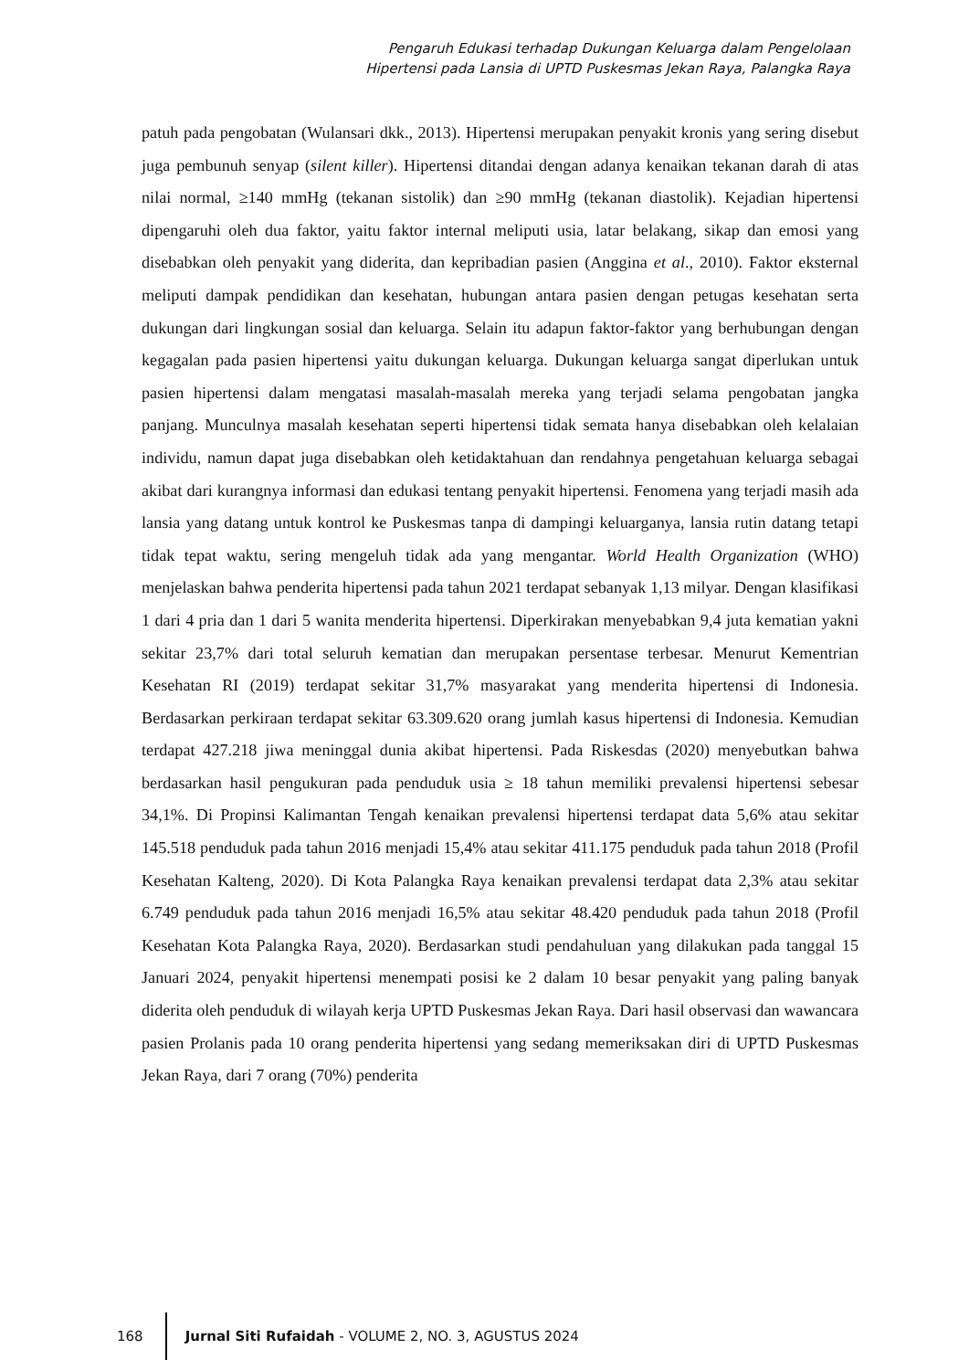Pengaruh Edukasi terhadap Dukungan Keluarga dalam Pengelolaan
Hipertensi pada Lansia di UPTD Puskesmas Jekan Raya, Palangka Raya
patuh pada pengobatan (Wulansari dkk., 2013). Hipertensi merupakan penyakit kronis yang sering disebut juga pembunuh senyap (silent killer). Hipertensi ditandai dengan adanya kenaikan tekanan darah di atas nilai normal, ≥140 mmHg (tekanan sistolik) dan ≥90 mmHg (tekanan diastolik). Kejadian hipertensi dipengaruhi oleh dua faktor, yaitu faktor internal meliputi usia, latar belakang, sikap dan emosi yang disebabkan oleh penyakit yang diderita, dan kepribadian pasien (Anggina et al., 2010). Faktor eksternal meliputi dampak pendidikan dan kesehatan, hubungan antara pasien dengan petugas kesehatan serta dukungan dari lingkungan sosial dan keluarga. Selain itu adapun faktor-faktor yang berhubungan dengan kegagalan pada pasien hipertensi yaitu dukungan keluarga. Dukungan keluarga sangat diperlukan untuk pasien hipertensi dalam mengatasi masalah-masalah mereka yang terjadi selama pengobatan jangka panjang. Munculnya masalah kesehatan seperti hipertensi tidak semata hanya disebabkan oleh kelalaian individu, namun dapat juga disebabkan oleh ketidaktahuan dan rendahnya pengetahuan keluarga sebagai akibat dari kurangnya informasi dan edukasi tentang penyakit hipertensi. Fenomena yang terjadi masih ada lansia yang datang untuk kontrol ke Puskesmas tanpa di dampingi keluarganya, lansia rutin datang tetapi tidak tepat waktu, sering mengeluh tidak ada yang mengantar. World Health Organization (WHO) menjelaskan bahwa penderita hipertensi pada tahun 2021 terdapat sebanyak 1,13 milyar. Dengan klasifikasi 1 dari 4 pria dan 1 dari 5 wanita menderita hipertensi. Diperkirakan menyebabkan 9,4 juta kematian yakni sekitar 23,7% dari total seluruh kematian dan merupakan persentase terbesar. Menurut Kementrian Kesehatan RI (2019) terdapat sekitar 31,7% masyarakat yang menderita hipertensi di Indonesia. Berdasarkan perkiraan terdapat sekitar 63.309.620 orang jumlah kasus hipertensi di Indonesia. Kemudian terdapat 427.218 jiwa meninggal dunia akibat hipertensi. Pada Riskesdas (2020) menyebutkan bahwa berdasarkan hasil pengukuran pada penduduk usia ≥ 18 tahun memiliki prevalensi hipertensi sebesar 34,1%. Di Propinsi Kalimantan Tengah kenaikan prevalensi hipertensi terdapat data 5,6% atau sekitar 145.518 penduduk pada tahun 2016 menjadi 15,4% atau sekitar 411.175 penduduk pada tahun 2018 (Profil Kesehatan Kalteng, 2020). Di Kota Palangka Raya kenaikan prevalensi terdapat data 2,3% atau sekitar 6.749 penduduk pada tahun 2016 menjadi 16,5% atau sekitar 48.420 penduduk pada tahun 2018 (Profil Kesehatan Kota Palangka Raya, 2020). Berdasarkan studi pendahuluan yang dilakukan pada tanggal 15 Januari 2024, penyakit hipertensi menempati posisi ke 2 dalam 10 besar penyakit yang paling banyak diderita oleh penduduk di wilayah kerja UPTD Puskesmas Jekan Raya. Dari hasil observasi dan wawancara pasien Prolanis pada 10 orang penderita hipertensi yang sedang memeriksakan diri di UPTD Puskesmas Jekan Raya, dari 7 orang (70%) penderita
168
Jurnal Siti Rufaidah - VOLUME 2, NO. 3, AGUSTUS 2024